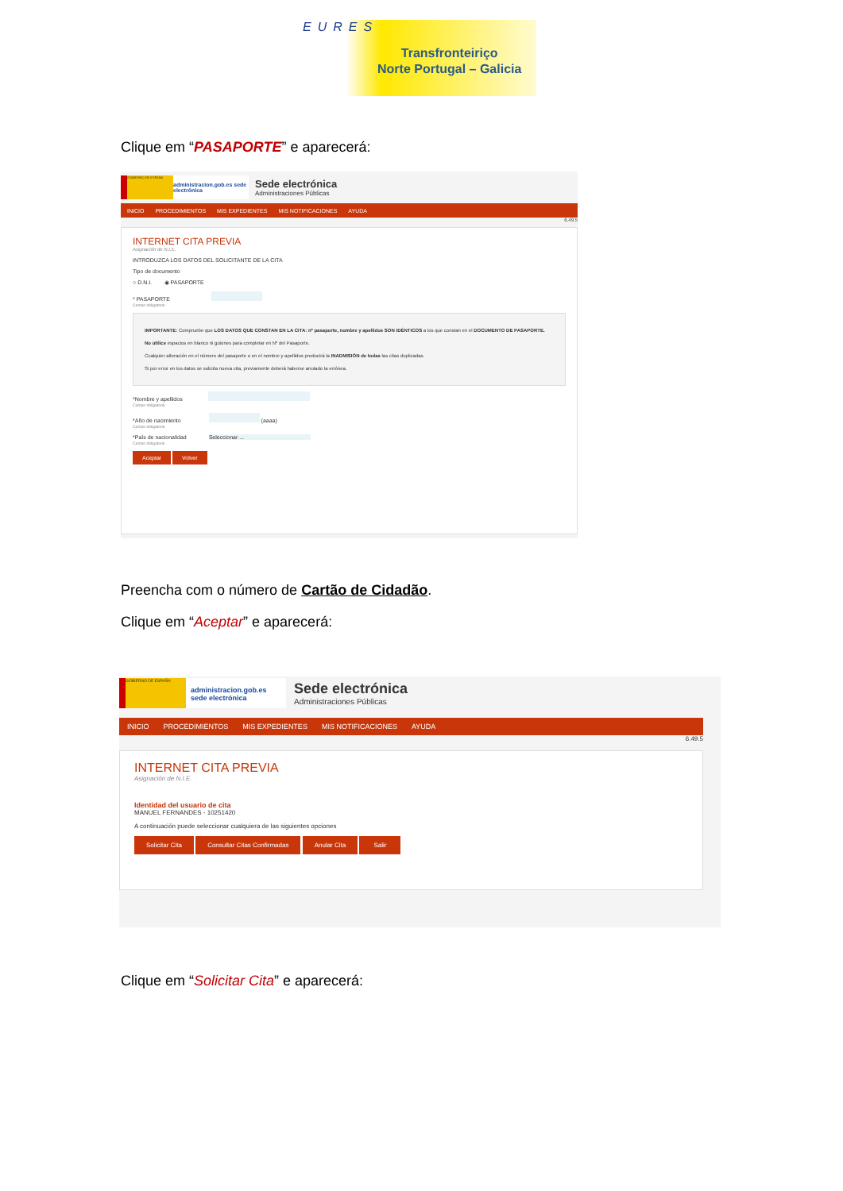EURES
Transfronteiriço
Norte Portugal – Galicia
Clique em “PASAPORTE” e aparecerá:
GOBIERNO DE ESPAÑA
administracion.gob.es sede electrónica
Sede electrónica
Administraciones Públicas
INICIO PROCEDIMIENTOS MIS EXPEDIENTES MIS NOTIFICACIONES AYUDA
6.49.5
INTERNET CITA PREVIA
Asignación de N.I.E.
INTRODUZCA LOS DATOS DEL SOLICITANTE DE LA CITA
Tipo de documento
○ D.N.I. ◉ PASAPORTE
* PASAPORTE
Campo obligatorio
IMPORTANTE: Compruebe que LOS DATOS QUE CONSTAN EN LA CITA: nº pasaporte, nombre y apellidos SON IDÉNTICOS a los que constan en el DOCUMENTO DE PASAPORTE.
No utilice espacios en blanco ni guiones para completar en Nº del Pasaporte.
Cualquier alteración en el número del pasaporte o en el nombre y apellidos producirá la INADMISIÓN de todas las citas duplicadas.
Si por error en los datos se solicita nueva cita, previamente deberá haberse anulado la errónea.
*Nombre y apellidos
Campo obligatorio
*Año de nacimiento (aaaa)
Campo obligatorio
*País de nacionalidad Seleccionar ...
Campo obligatorio
Aceptar Volver
Preencha com o número de Cartão de Cidadão.
Clique em “Aceptar” e aparecerá:
GOBIERNO DE ESPAÑA
administracion.gob.es sede electrónica
Sede electrónica
Administraciones Públicas
INICIO PROCEDIMIENTOS MIS EXPEDIENTES MIS NOTIFICACIONES AYUDA
6.49.5
INTERNET CITA PREVIA
Asignación de N.I.E.
Identidad del usuario de cita
MANUEL FERNANDES - 10251420
A continuación puede seleccionar cualquiera de las siguientes opciones
Solicitar Cita Consultar Citas Confirmadas Anular Cita Salir
Clique em “Solicitar Cita” e aparecerá: